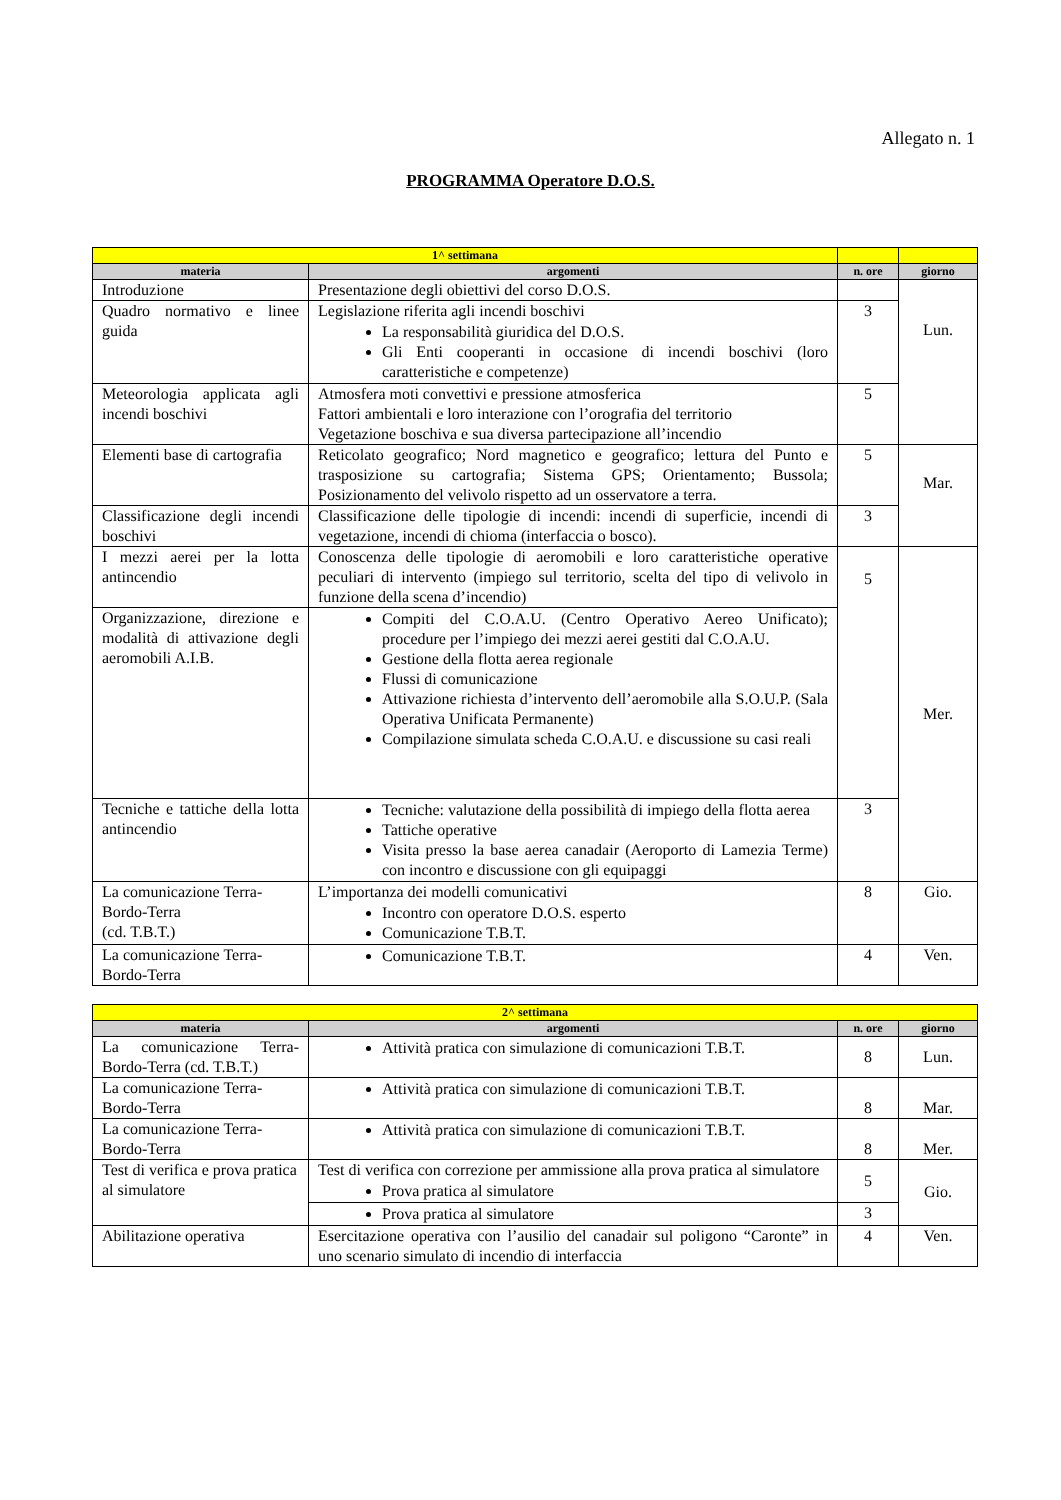Allegato n. 1
PROGRAMMA Operatore D.O.S.
| 1^ settimana | | | |
| materia | argomenti | n. ore | giorno |
| Introduzione | Presentazione degli obiettivi del corso D.O.S. | | Lun. |
| Quadro normativo e linee guida | Legislazione riferita agli incendi boschivi La responsabilità giuridica del D.O.S. Gli Enti cooperanti in occasione di incendi boschivi (loro caratteristiche e competenze) | 3 | |
| Meteorologia applicata agli incendi boschivi | Atmosfera moti convettivi e pressione atmosferica Fattori ambientali e loro interazione con l’orografia del territorio Vegetazione boschiva e sua diversa partecipazione all’incendio | 5 | |
| Elementi base di cartografia | Reticolato geografico; Nord magnetico e geografico; lettura del Punto e trasposizione su cartografia; Sistema GPS; Orientamento; Bussola; Posizionamento del velivolo rispetto ad un osservatore a terra. | 5 | Mar. |
| Classificazione degli incendi boschivi | Classificazione delle tipologie di incendi: incendi di superficie, incendi di vegetazione, incendi di chioma (interfaccia o bosco). | 3 | |
| I mezzi aerei per la lotta antincendio | Conoscenza delle tipologie di aeromobili e loro caratteristiche operative peculiari di intervento (impiego sul territorio, scelta del tipo di velivolo in funzione della scena d’incendio) | 5 | Mer. |
| Organizzazione, direzione e modalità di attivazione degli aeromobili A.I.B. | Compiti del C.O.A.U. (Centro Operativo Aereo Unificato); procedure per l’impiego dei mezzi aerei gestiti dal C.O.A.U. Gestione della flotta aerea regionale Flussi di comunicazione Attivazione richiesta d’intervento dell’aeromobile alla S.O.U.P. (Sala Operativa Unificata Permanente) Compilazione simulata scheda C.O.A.U. e discussione su casi reali | | |
| Tecniche e tattiche della lotta antincendio | Tecniche: valutazione della possibilità di impiego della flotta aerea Tattiche operative Visita presso la base aerea canadair (Aeroporto di Lamezia Terme) con incontro e discussione con gli equipaggi | 3 | |
| La comunicazione Terra-Bordo-Terra (cd. T.B.T.) | L’importanza dei modelli comunicativi Incontro con operatore D.O.S. esperto Comunicazione T.B.T. | 8 | Gio. |
| La comunicazione Terra-Bordo-Terra | Comunicazione T.B.T. | 4 | Ven. |
| 2^ settimana | | | |
| materia | argomenti | n. ore | giorno |
| La comunicazione Terra-Bordo-Terra (cd. T.B.T.) | Attività pratica con simulazione di comunicazioni T.B.T. | 8 | Lun. |
| La comunicazione Terra-Bordo-Terra | Attività pratica con simulazione di comunicazioni T.B.T. | 8 | Mar. |
| La comunicazione Terra-Bordo-Terra | Attività pratica con simulazione di comunicazioni T.B.T. | 8 | Mer. |
| Test di verifica e prova pratica al simulatore | Test di verifica con correzione per ammissione alla prova pratica al simulatore Prova pratica al simulatore | 5 | Gio. |
| | Prova pratica al simulatore | 3 | |
| Abilitazione operativa | Esercitazione operativa con l’ausilio del canadair sul poligono “Caronte” in uno scenario simulato di incendio di interfaccia | 4 | Ven. |